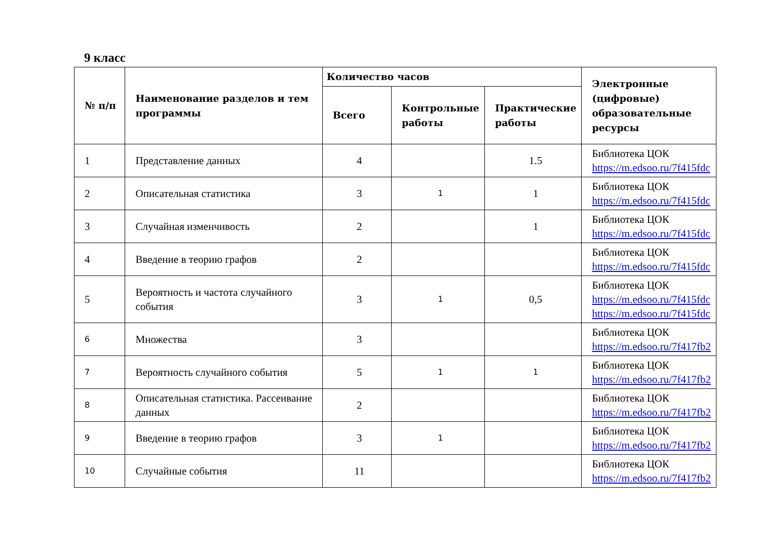9 класс
| № п/п | Наименование разделов и тем программы | Количество часов | | | Электронные (цифровые) образовательные ресурсы |
| --- | --- | --- | --- | --- | --- |
| | | Всего | Контрольные работы | Практические работы | |
| 1 | Представление данных | 4 | | 1.5 | Библиотека ЦОК https://m.edsoo.ru/7f415fdc |
| 2 | Описательная статистика | 3 | 1 | 1 | Библиотека ЦОК https://m.edsoo.ru/7f415fdc |
| 3 | Случайная изменчивость | 2 | | 1 | Библиотека ЦОК https://m.edsoo.ru/7f415fdc |
| 4 | Введение в теорию графов | 2 | | | Библиотека ЦОК https://m.edsoo.ru/7f415fdc |
| 5 | Вероятность и частота случайного события | 3 | 1 | 0,5 | Библиотека ЦОК https://m.edsoo.ru/7f415fdc https://m.edsoo.ru/7f415fdc |
| 6 | Множества | 3 | | | Библиотека ЦОК https://m.edsoo.ru/7f417fb2 |
| 7 | Вероятность случайного события | 5 | 1 | 1 | Библиотека ЦОК https://m.edsoo.ru/7f417fb2 |
| 8 | Описательная статистика. Рассеивание данных | 2 | | | Библиотека ЦОК https://m.edsoo.ru/7f417fb2 |
| 9 | Введение в теорию графов | 3 | 1 | | Библиотека ЦОК https://m.edsoo.ru/7f417fb2 |
| 10 | Случайные события | 11 | | | Библиотека ЦОК https://m.edsoo.ru/7f417fb2 |